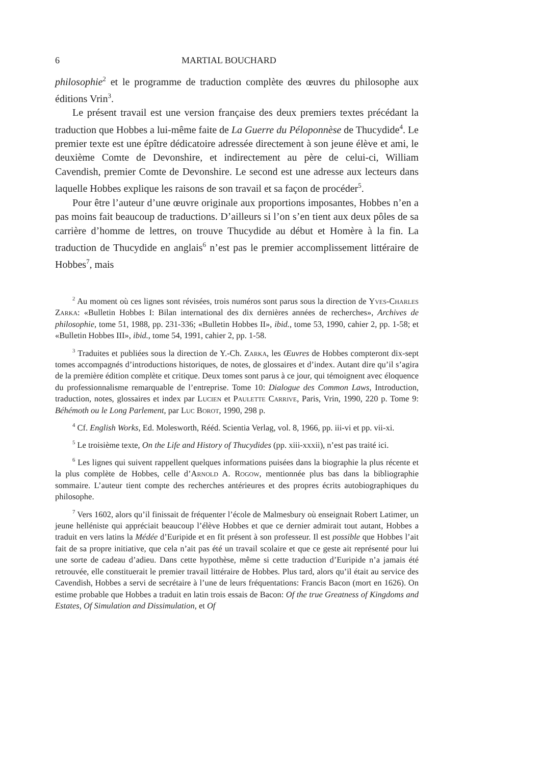6 MARTIAL BOUCHARD
philosophie<sup>2</sup> et le programme de traduction complète des œuvres du philosophe aux éditions Vrin<sup>3</sup>.
Le présent travail est une version française des deux premiers textes précédant la traduction que Hobbes a lui-même faite de La Guerre du Péloponnèse de Thucydide<sup>4</sup>. Le premier texte est une épître dédicatoire adressée directement à son jeune élève et ami, le deuxième Comte de Devonshire, et indirectement au père de celui-ci, William Cavendish, premier Comte de Devonshire. Le second est une adresse aux lecteurs dans laquelle Hobbes explique les raisons de son travail et sa façon de procéder<sup>5</sup>.
Pour être l’auteur d’une œuvre originale aux proportions imposantes, Hobbes n’en a pas moins fait beaucoup de traductions. D’ailleurs si l’on s’en tient aux deux pôles de sa carrière d’homme de lettres, on trouve Thucydide au début et Homère à la fin. La traduction de Thucydide en anglais<sup>6</sup> n’est pas le premier accomplissement littéraire de Hobbes<sup>7</sup>, mais
<sup>2</sup> Au moment où ces lignes sont révisées, trois numéros sont parus sous la direction de Yves-Charles Zarka: «Bulletin Hobbes I: Bilan international des dix dernières années de recherches», Archives de philosophie, tome 51, 1988, pp. 231-336; «Bulletin Hobbes II», ibid., tome 53, 1990, cahier 2, pp. 1-58; et «Bulletin Hobbes III», ibid., tome 54, 1991, cahier 2, pp. 1-58.
<sup>3</sup> Traduites et publiées sous la direction de Y.-Ch. Zarka, les Œuvres de Hobbes compteront dix-sept tomes accompagnés d’introductions historiques, de notes, de glossaires et d’index. Autant dire qu’il s’agira de la première édition complète et critique. Deux tomes sont parus à ce jour, qui témoignent avec éloquence du professionnalisme remarquable de l’entreprise. Tome 10: Dialogue des Common Laws, Introduction, traduction, notes, glossaires et index par Lucien et Paulette Carrive, Paris, Vrin, 1990, 220 p. Tome 9: Béhémoth ou le Long Parlement, par Luc Borot, 1990, 298 p.
<sup>4</sup> Cf. English Works, Ed. Molesworth, Rééd. Scientia Verlag, vol. 8, 1966, pp. iii-vi et pp. vii-xi.
<sup>5</sup> Le troisième texte, On the Life and History of Thucydides (pp. xiii-xxxii), n’est pas traité ici.
<sup>6</sup> Les lignes qui suivent rappellent quelques informations puisées dans la biographie la plus récente et la plus complète de Hobbes, celle d’Arnold A. Rogow, mentionnée plus bas dans la bibliographie sommaire. L’auteur tient compte des recherches antérieures et des propres écrits autobiographiques du philosophe.
<sup>7</sup> Vers 1602, alors qu’il finissait de fréquenter l’école de Malmesbury où enseignait Robert Latimer, un jeune helléniste qui appréciait beaucoup l’élève Hobbes et que ce dernier admirait tout autant, Hobbes a traduit en vers latins la Médée d’Euripide et en fit présent à son professeur. Il est possible que Hobbes l’ait fait de sa propre initiative, que cela n’ait pas été un travail scolaire et que ce geste ait représenté pour lui une sorte de cadeau d’adieu. Dans cette hypothèse, même si cette traduction d’Euripide n’a jamais été retrouvée, elle constituerait le premier travail littéraire de Hobbes. Plus tard, alors qu’il était au service des Cavendish, Hobbes a servi de secrétaire à l’une de leurs fréquentations: Francis Bacon (mort en 1626). On estime probable que Hobbes a traduit en latin trois essais de Bacon: Of the true Greatness of Kingdoms and Estates, Of Simulation and Dissimulation, et Of